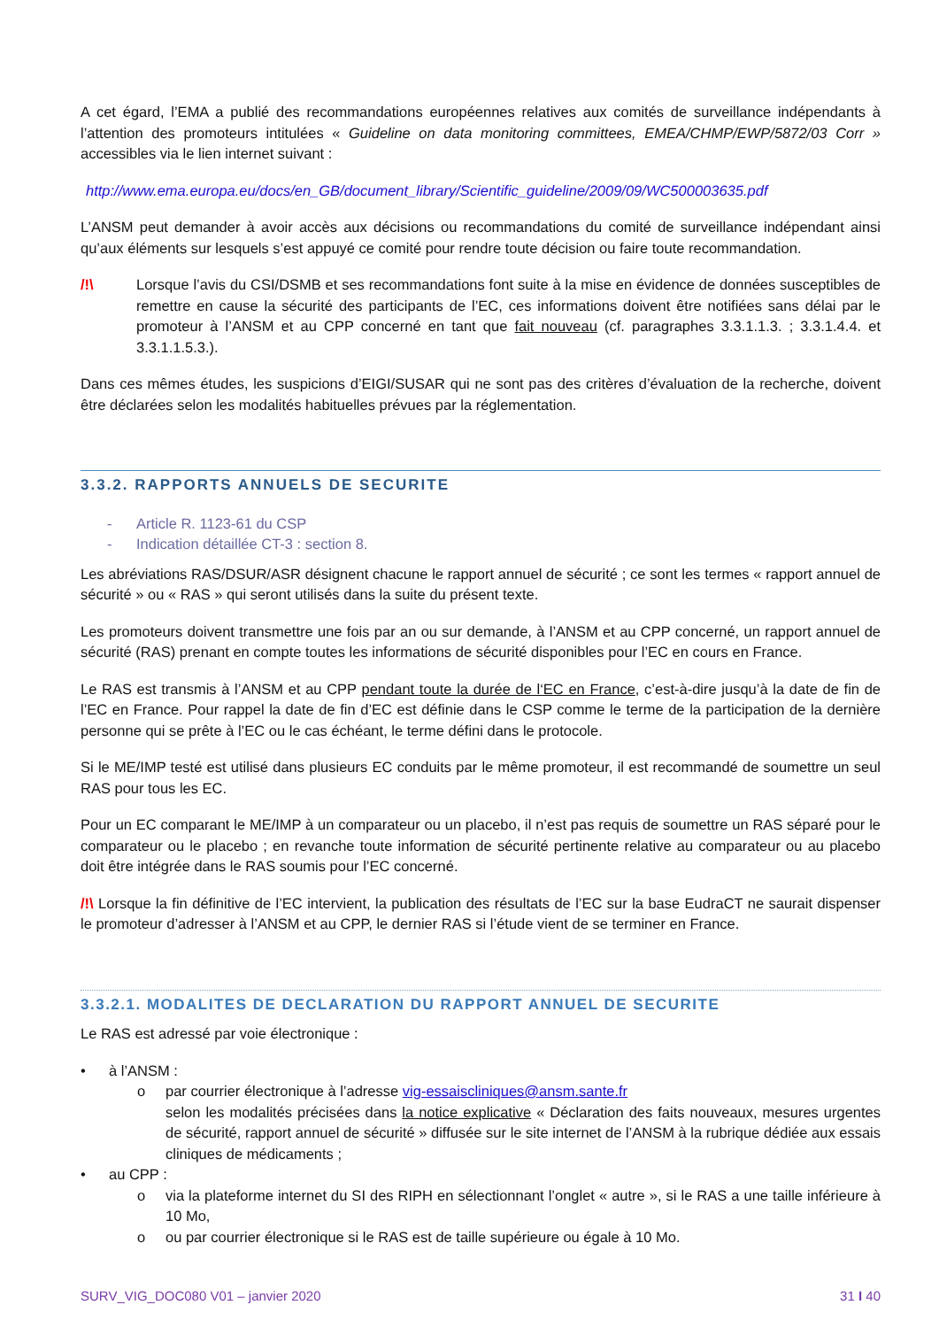A cet égard, l’EMA a publié des recommandations européennes relatives aux comités de surveillance indépendants à l’attention des promoteurs intitulées « Guideline on data monitoring committees, EMEA/CHMP/EWP/5872/03 Corr » accessibles via le lien internet suivant :
http://www.ema.europa.eu/docs/en_GB/document_library/Scientific_guideline/2009/09/WC500003635.pdf
L’ANSM peut demander à avoir accès aux décisions ou recommandations du comité de surveillance indépendant ainsi qu’aux éléments sur lesquels s’est appuyé ce comité pour rendre toute décision ou faire toute recommandation.
/!\ Lorsque l’avis du CSI/DSMB et ses recommandations font suite à la mise en évidence de données susceptibles de remettre en cause la sécurité des participants de l’EC, ces informations doivent être notifiées sans délai par le promoteur à l’ANSM et au CPP concerné en tant que fait nouveau (cf. paragraphes 3.3.1.1.3. ; 3.3.1.4.4. et 3.3.1.1.5.3.).
Dans ces mêmes études, les suspicions d’EIGI/SUSAR qui ne sont pas des critères d’évaluation de la recherche, doivent être déclarées selon les modalités habituelles prévues par la réglementation.
3.3.2. RAPPORTS ANNUELS DE SECURITE
- Article R. 1123-61 du CSP
- Indication détaillée CT-3 : section 8.
Les abréviations RAS/DSUR/ASR désignent chacune le rapport annuel de sécurité ; ce sont les termes « rapport annuel de sécurité » ou « RAS » qui seront utilisés dans la suite du présent texte.
Les promoteurs doivent transmettre une fois par an ou sur demande, à l’ANSM et au CPP concerné, un rapport annuel de sécurité (RAS) prenant en compte toutes les informations de sécurité disponibles pour l’EC en cours en France.
Le RAS est transmis à l’ANSM et au CPP pendant toute la durée de l‘EC en France, c’est-à-dire jusqu’à la date de fin de l’EC en France. Pour rappel la date de fin d’EC est définie dans le CSP comme le terme de la participation de la dernière personne qui se prête à l’EC ou le cas échéant, le terme défini dans le protocole.
Si le ME/IMP testé est utilisé dans plusieurs EC conduits par le même promoteur, il est recommandé de soumettre un seul RAS pour tous les EC.
Pour un EC comparant le ME/IMP à un comparateur ou un placebo, il n’est pas requis de soumettre un RAS séparé pour le comparateur ou le placebo ; en revanche toute information de sécurité pertinente relative au comparateur ou au placebo doit être intégrée dans le RAS soumis pour l’EC concerné.
/!\ Lorsque la fin définitive de l’EC intervient, la publication des résultats de l’EC sur la base EudraCT ne saurait dispenser le promoteur d’adresser à l’ANSM et au CPP, le dernier RAS si l’étude vient de se terminer en France.
3.3.2.1. MODALITES DE DECLARATION DU RAPPORT ANNUEL DE SECURITE
Le RAS est adressé par voie électronique :
• à l’ANSM :
o par courrier électronique à l’adresse vig-essaiscliniques@ansm.sante.fr
selon les modalités précisées dans la notice explicative « Déclaration des faits nouveaux, mesures urgentes de sécurité, rapport annuel de sécurité » diffusée sur le site internet de l’ANSM à la rubrique dédiée aux essais cliniques de médicaments ;
• au CPP :
o via la plateforme internet du SI des RIPH en sélectionnant l’onglet « autre », si le RAS a une taille inférieure à 10 Mo,
o ou par courrier électronique si le RAS est de taille supérieure ou égale à 10 Mo.
SURV_VIG_DOC080 V01 – janvier 2020 31 I 40